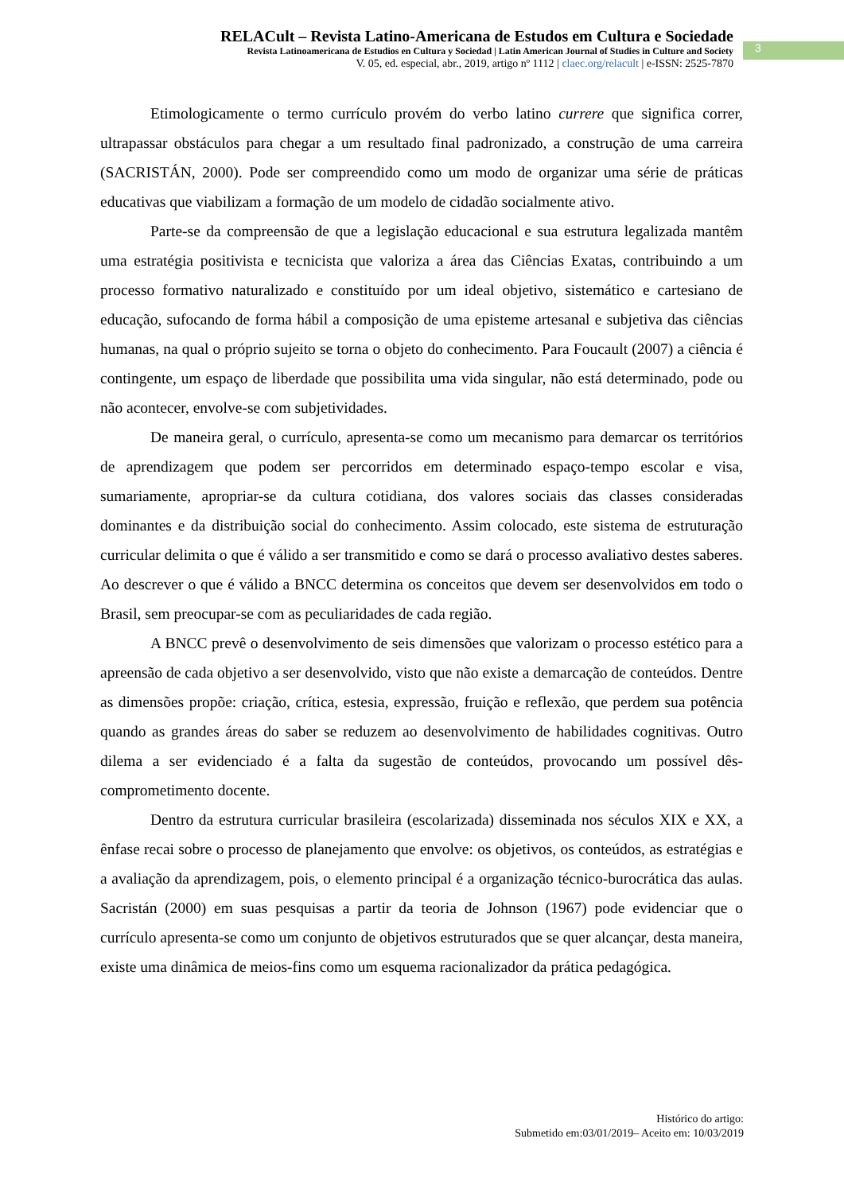RELACult – Revista Latino-Americana de Estudos em Cultura e Sociedade
Revista Latinoamericana de Estudios en Cultura y Sociedad | Latin American Journal of Studies in Culture and Society
V. 05, ed. especial, abr., 2019, artigo nº 1112 | claec.org/relacult | e-ISSN: 2525-7870
3
Etimologicamente o termo currículo provém do verbo latino currere que significa correr, ultrapassar obstáculos para chegar a um resultado final padronizado, a construção de uma carreira (SACRISTÁN, 2000). Pode ser compreendido como um modo de organizar uma série de práticas educativas que viabilizam a formação de um modelo de cidadão socialmente ativo.
Parte-se da compreensão de que a legislação educacional e sua estrutura legalizada mantêm uma estratégia positivista e tecnicista que valoriza a área das Ciências Exatas, contribuindo a um processo formativo naturalizado e constituído por um ideal objetivo, sistemático e cartesiano de educação, sufocando de forma hábil a composição de uma episteme artesanal e subjetiva das ciências humanas, na qual o próprio sujeito se torna o objeto do conhecimento. Para Foucault (2007) a ciência é contingente, um espaço de liberdade que possibilita uma vida singular, não está determinado, pode ou não acontecer, envolve-se com subjetividades.
De maneira geral, o currículo, apresenta-se como um mecanismo para demarcar os territórios de aprendizagem que podem ser percorridos em determinado espaço-tempo escolar e visa, sumariamente, apropriar-se da cultura cotidiana, dos valores sociais das classes consideradas dominantes e da distribuição social do conhecimento. Assim colocado, este sistema de estruturação curricular delimita o que é válido a ser transmitido e como se dará o processo avaliativo destes saberes. Ao descrever o que é válido a BNCC determina os conceitos que devem ser desenvolvidos em todo o Brasil, sem preocupar-se com as peculiaridades de cada região.
A BNCC prevê o desenvolvimento de seis dimensões que valorizam o processo estético para a apreensão de cada objetivo a ser desenvolvido, visto que não existe a demarcação de conteúdos. Dentre as dimensões propõe: criação, crítica, estesia, expressão, fruição e reflexão, que perdem sua potência quando as grandes áreas do saber se reduzem ao desenvolvimento de habilidades cognitivas. Outro dilema a ser evidenciado é a falta da sugestão de conteúdos, provocando um possível dês-comprometimento docente.
Dentro da estrutura curricular brasileira (escolarizada) disseminada nos séculos XIX e XX, a ênfase recai sobre o processo de planejamento que envolve: os objetivos, os conteúdos, as estratégias e a avaliação da aprendizagem, pois, o elemento principal é a organização técnico-burocrática das aulas. Sacristán (2000) em suas pesquisas a partir da teoria de Johnson (1967) pode evidenciar que o currículo apresenta-se como um conjunto de objetivos estruturados que se quer alcançar, desta maneira, existe uma dinâmica de meios-fins como um esquema racionalizador da prática pedagógica.
Histórico do artigo:
Submetido em:03/01/2019– Aceito em: 10/03/2019